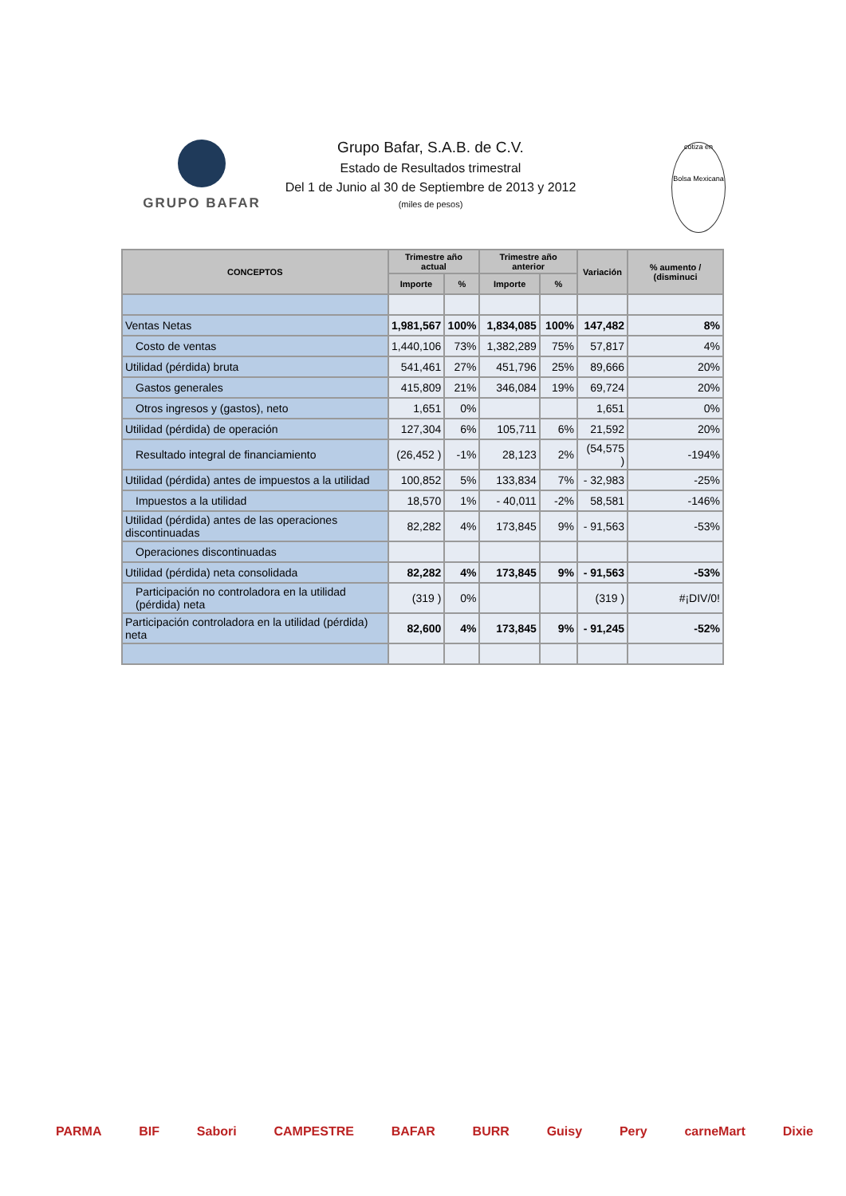GRUPO BAFAR
Grupo Bafar, S.A.B. de C.V.
Estado de Resultados trimestral
Del 1 de Junio al 30 de Septiembre de 2013 y 2012
(miles de pesos)
cotiza en
Bolsa Mexicana
| CONCEPTOS | Trimestre año actual | | Trimestre año anterior | | Variación | % aumento / (disminuci |
| --- | --- | --- | --- | --- | --- | --- |
| | Importe | % | Importe | % | | |
| Ventas Netas | 1,981,567 | 100% | 1,834,085 | 100% | 147,482 | 8% |
| Costo de ventas | 1,440,106 | 73% | 1,382,289 | 75% | 57,817 | 4% |
| Utilidad (pérdida) bruta | 541,461 | 27% | 451,796 | 25% | 89,666 | 20% |
| Gastos generales | 415,809 | 21% | 346,084 | 19% | 69,724 | 20% |
| Otros ingresos y (gastos), neto | 1,651 | 0% | | | 1,651 | 0% |
| Utilidad (pérdida) de operación | 127,304 | 6% | 105,711 | 6% | 21,592 | 20% |
| Resultado integral de financiamiento | (26,452 ) | -1% | 28,123 | 2% | (54,575 ) | -194% |
| Utilidad (pérdida) antes de impuestos a la utilidad | 100,852 | 5% | 133,834 | 7% | - 32,983 | -25% |
| Impuestos a la utilidad | 18,570 | 1% | - 40,011 | -2% | 58,581 | -146% |
| Utilidad (pérdida) antes de las operaciones discontinuadas | 82,282 | 4% | 173,845 | 9% | - 91,563 | -53% |
| Operaciones discontinuadas | | | | | | |
| Utilidad (pérdida) neta consolidada | 82,282 | 4% | 173,845 | 9% | - 91,563 | -53% |
| Participación no controladora en la utilidad (pérdida) neta | (319 ) | 0% | | | (319 ) | #¡DIV/0! |
| Participación controladora en la utilidad (pérdida) neta | 82,600 | 4% | 173,845 | 9% | - 91,245 | -52% |
PARMA BIF Sabori CAMPESTRE BAFAR BURR Guisy Pery carneMart Dixie